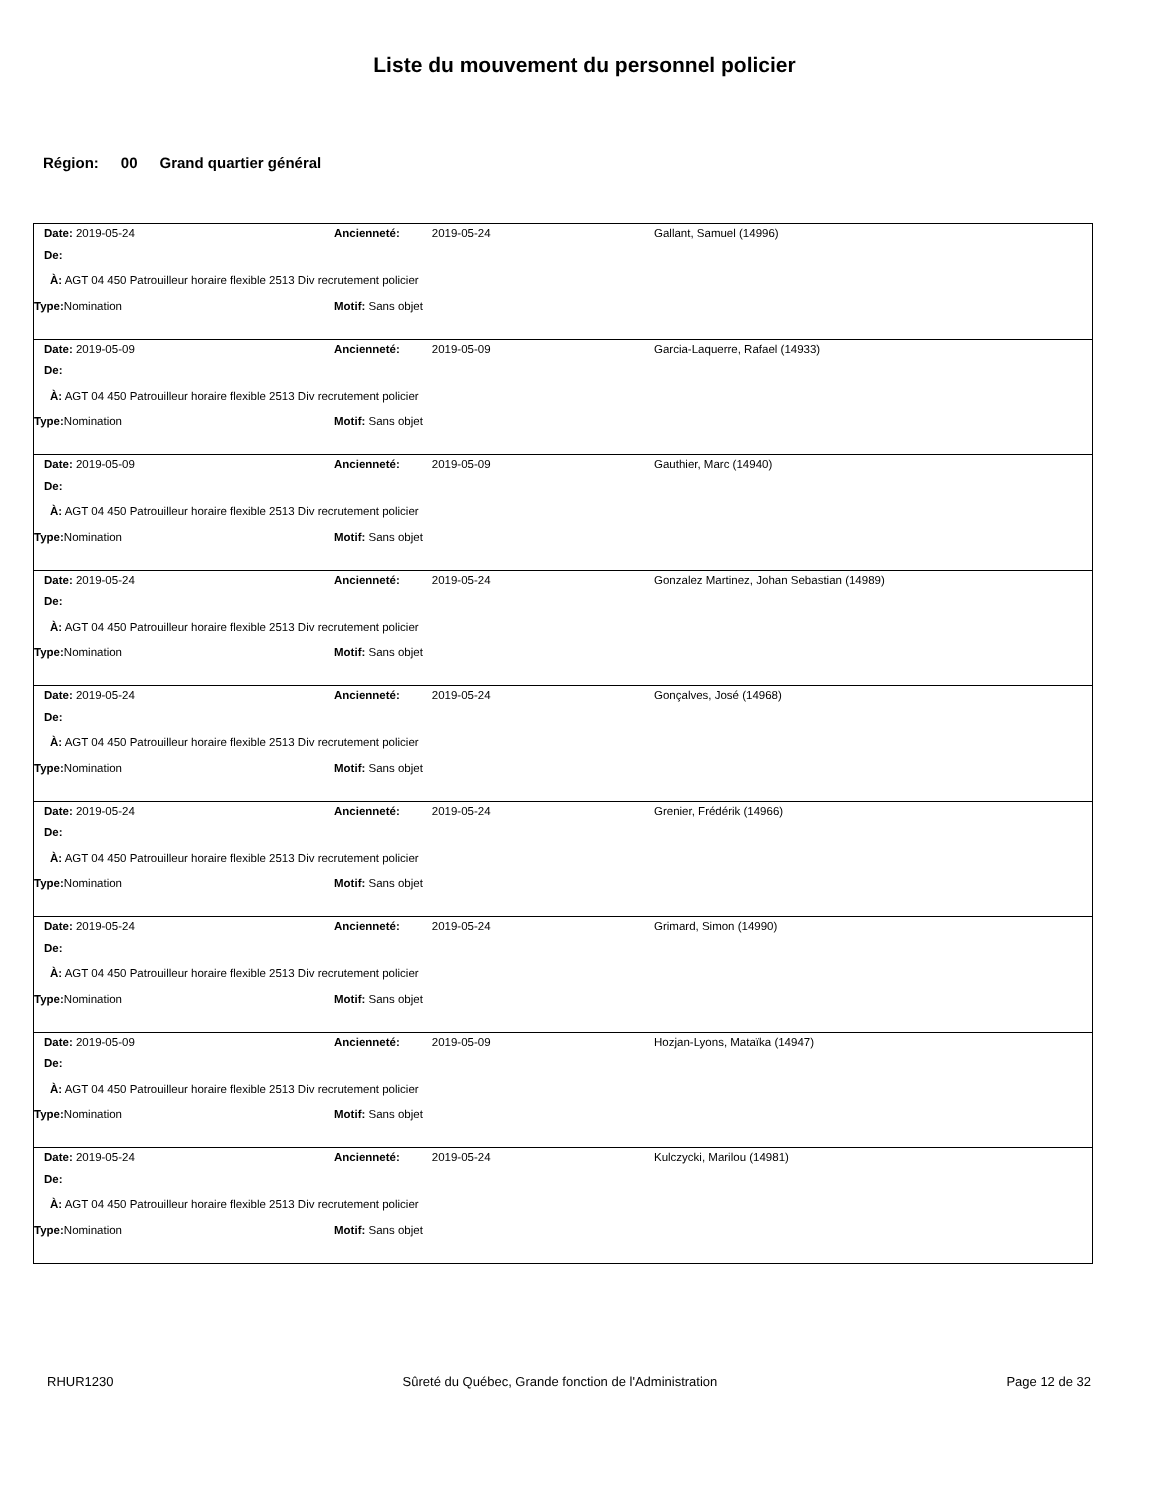Liste du mouvement du personnel policier
Région: 00 Grand quartier général
| Date: 2019-05-24 | Ancienneté: 2019-05-24 | Gallant, Samuel (14996) |
| De: | | |
| À: AGT 04 450 Patrouilleur horaire flexible 2513 Div recrutement policier | | |
| Type: Nomination | Motif: Sans objet | |
| Date: 2019-05-09 | Ancienneté: 2019-05-09 | Garcia-Laquerre, Rafael (14933) |
| De: | | |
| À: AGT 04 450 Patrouilleur horaire flexible 2513 Div recrutement policier | | |
| Type: Nomination | Motif: Sans objet | |
| Date: 2019-05-09 | Ancienneté: 2019-05-09 | Gauthier, Marc (14940) |
| De: | | |
| À: AGT 04 450 Patrouilleur horaire flexible 2513 Div recrutement policier | | |
| Type: Nomination | Motif: Sans objet | |
| Date: 2019-05-24 | Ancienneté: 2019-05-24 | Gonzalez Martinez, Johan Sebastian (14989) |
| De: | | |
| À: AGT 04 450 Patrouilleur horaire flexible 2513 Div recrutement policier | | |
| Type: Nomination | Motif: Sans objet | |
| Date: 2019-05-24 | Ancienneté: 2019-05-24 | Gonçalves, José (14968) |
| De: | | |
| À: AGT 04 450 Patrouilleur horaire flexible 2513 Div recrutement policier | | |
| Type: Nomination | Motif: Sans objet | |
| Date: 2019-05-24 | Ancienneté: 2019-05-24 | Grenier, Frédérik (14966) |
| De: | | |
| À: AGT 04 450 Patrouilleur horaire flexible 2513 Div recrutement policier | | |
| Type: Nomination | Motif: Sans objet | |
| Date: 2019-05-24 | Ancienneté: 2019-05-24 | Grimard, Simon (14990) |
| De: | | |
| À: AGT 04 450 Patrouilleur horaire flexible 2513 Div recrutement policier | | |
| Type: Nomination | Motif: Sans objet | |
| Date: 2019-05-09 | Ancienneté: 2019-05-09 | Hozjan-Lyons, Mataïka (14947) |
| De: | | |
| À: AGT 04 450 Patrouilleur horaire flexible 2513 Div recrutement policier | | |
| Type: Nomination | Motif: Sans objet | |
| Date: 2019-05-24 | Ancienneté: 2019-05-24 | Kulczycki, Marilou (14981) |
| De: | | |
| À: AGT 04 450 Patrouilleur horaire flexible 2513 Div recrutement policier | | |
| Type: Nomination | Motif: Sans objet | |
RHUR1230 Sûreté du Québec, Grande fonction de l'Administration Page 12 de 32